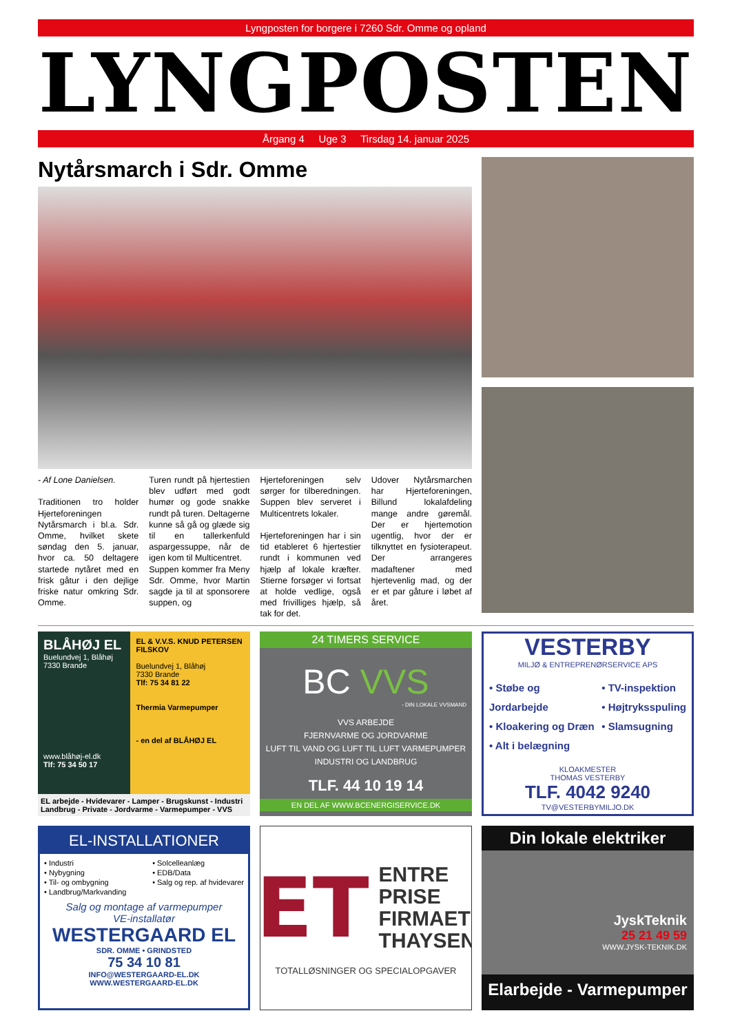Lyngposten for borgere i 7260 Sdr. Omme og opland
LYNGPOSTEN
Årgang 4 Uge 3 Tirsdag 14. januar 2025
Nytårsmarch i Sdr. Omme
- Af Lone Danielsen.
Traditionen tro holder Hjerteforeningen Nytårsmarch i bl.a. Sdr. Omme, hvilket skete søndag den 5. januar, hvor ca. 50 deltagere startede nytåret med en frisk gåtur i den dejlige friske natur omkring Sdr. Omme.
Turen rundt på hjertestien blev udført med godt humør og gode snakke rundt på turen. Deltagerne kunne så gå og glæde sig til en tallerkenfuld aspargessuppe, når de igen kom til Multicentret.
Suppen kommer fra Meny Sdr. Omme, hvor Martin sagde ja til at sponsorere suppen, og
Hjerteforeningen selv sørger for tilberedningen. Suppen blev serveret i Multicentrets lokaler.
Hjerteforeningen har i sin tid etableret 6 hjertestier rundt i kommunen ved hjælp af lokale kræfter. Stierne forsøger vi fortsat at holde vedlige, også med frivilliges hjælp, så tak for det.
Udover Nytårsmarchen har Hjerteforeningen, Billund lokalafdeling mange andre gøremål. Der er hjertemotion ugentlig, hvor der er tilknyttet en fysioterapeut. Der arrangeres madaftener med hjertevenlig mad, og der er et par gåture i løbet af året.
BLÅHØJ EL
Buelundvej 1, Blåhøj
7330 Brande
www.blåhøj-el.dk
Tlf: 75 34 50 17
EL & V.V.S. KNUD PETERSEN FILSKOV
Buelundvej 1, Blåhøj
7330 Brande
Tlf: 75 34 81 22
Thermia Varmepumper
- en del af BLÅHØJ EL
EL arbejde - Hvidevarer - Lamper - Brugskunst - Industri Landbrug - Private - Jordvarme - Varmepumper - VVS
24 TIMERS SERVICE
BC VVS
- DIN LOKALE VVSMAND
VVS ARBEJDE
FJERNVARME OG JORDVARME
LUFT TIL VAND OG LUFT TIL LUFT VARMEPUMPER
INDUSTRI OG LANDBRUG
TLF. 44 10 19 14
EN DEL AF WWW.BCENERGISERVICE.DK
VESTERBY
MILJØ & ENTREPRENØRSERVICE APS
• Støbe og Jordarbejde
• Kloakering og Dræn
• Alt i belægning
• TV-inspektion
• Højtryksspuling
• Slamsugning
KLOAKMESTER
THOMAS VESTERBY
TLF. 4042 9240
TV@VESTERBYMILJO.DK
EL-INSTALLATIONER
• Industri
• Nybygning
• Til- og ombygning
• Landbrug/Markvanding
• Solcelleanlæg
• EDB/Data
• Salg og rep. af hvidevarer
Salg og montage af varmepumper
VE-installatør
WESTERGAARD EL
SDR. OMME • GRINDSTED
75 34 10 81
INFO@WESTERGAARD-EL.DK
WWW.WESTERGAARD-EL.DK
ET ENTRE
PRISE
FIRMAET
THAYSEN
TOTALLØSNINGER OG SPECIALOPGAVER
Din lokale elektriker
JyskTeknik
25 21 49 59
WWW.JYSK-TEKNIK.DK
Elarbejde - Varmepumper